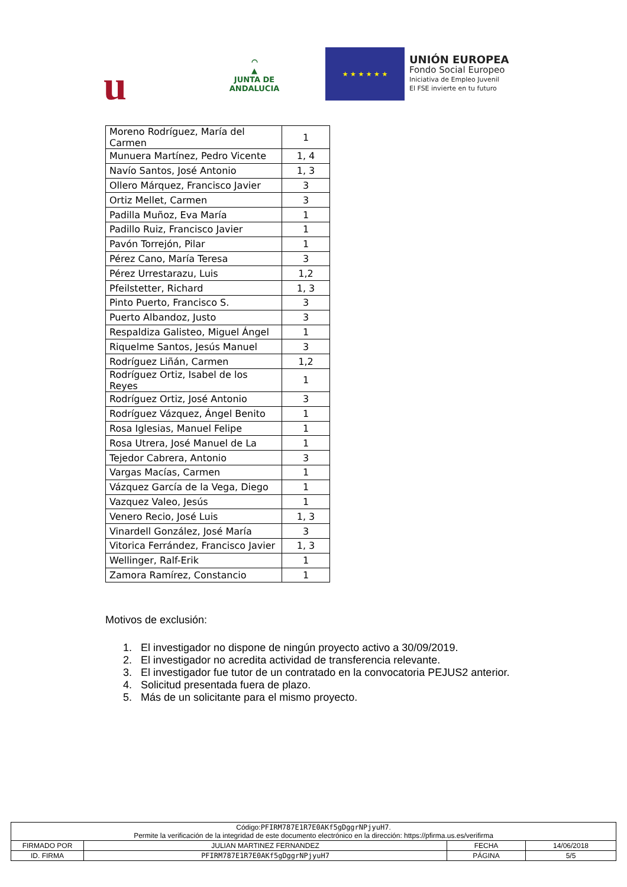u
⌒
▲
JUNTA DE ANDALUCIA
★ ★ ★ ★ ★ ★
UNIÓN EUROPEA
Fondo Social Europeo
Iniciativa de Empleo Juvenil
El FSE invierte en tu futuro
| Moreno Rodríguez, María del Carmen | 1 |
| Munuera Martínez, Pedro Vicente | 1, 4 |
| Navío Santos, José Antonio | 1, 3 |
| Ollero Márquez, Francisco Javier | 3 |
| Ortiz Mellet, Carmen | 3 |
| Padilla Muñoz, Eva María | 1 |
| Padillo Ruiz, Francisco Javier | 1 |
| Pavón Torrejón, Pilar | 1 |
| Pérez Cano, María Teresa | 3 |
| Pérez Urrestarazu, Luis | 1,2 |
| Pfeilstetter, Richard | 1, 3 |
| Pinto Puerto, Francisco S. | 3 |
| Puerto Albandoz, Justo | 3 |
| Respaldiza Galisteo, Miguel Ángel | 1 |
| Riquelme Santos, Jesús Manuel | 3 |
| Rodríguez Liñán, Carmen | 1,2 |
| Rodríguez Ortiz, Isabel de los Reyes | 1 |
| Rodríguez Ortiz, José Antonio | 3 |
| Rodríguez Vázquez, Ángel Benito | 1 |
| Rosa Iglesias, Manuel Felipe | 1 |
| Rosa Utrera, José Manuel de La | 1 |
| Tejedor Cabrera, Antonio | 3 |
| Vargas Macías, Carmen | 1 |
| Vázquez García de la Vega, Diego | 1 |
| Vazquez Valeo, Jesús | 1 |
| Venero Recio, José Luis | 1, 3 |
| Vinardell González, José María | 3 |
| Vitorica Ferrández, Francisco Javier | 1, 3 |
| Wellinger, Ralf-Erik | 1 |
| Zamora Ramírez, Constancio | 1 |
Motivos de exclusión:
1. El investigador no dispone de ningún proyecto activo a 30/09/2019.
2. El investigador no acredita actividad de transferencia relevante.
3. El investigador fue tutor de un contratado en la convocatoria PEJUS2 anterior.
4. Solicitud presentada fuera de plazo.
5. Más de un solicitante para el mismo proyecto.
| Código: PFIRM787E1R7E0AKf5gDggrNPjyuH7 . Permite la verificación de la integridad de este documento electrónico en la dirección: https://pfirma.us.es/verifirma | | | |
| FIRMADO POR | JULIAN MARTINEZ FERNANDEZ | FECHA | 14/06/2018 |
| ID. FIRMA | PFIRM787E1R7E0AKf5gDggrNPjyuH7 | PÁGINA | 5/5 |